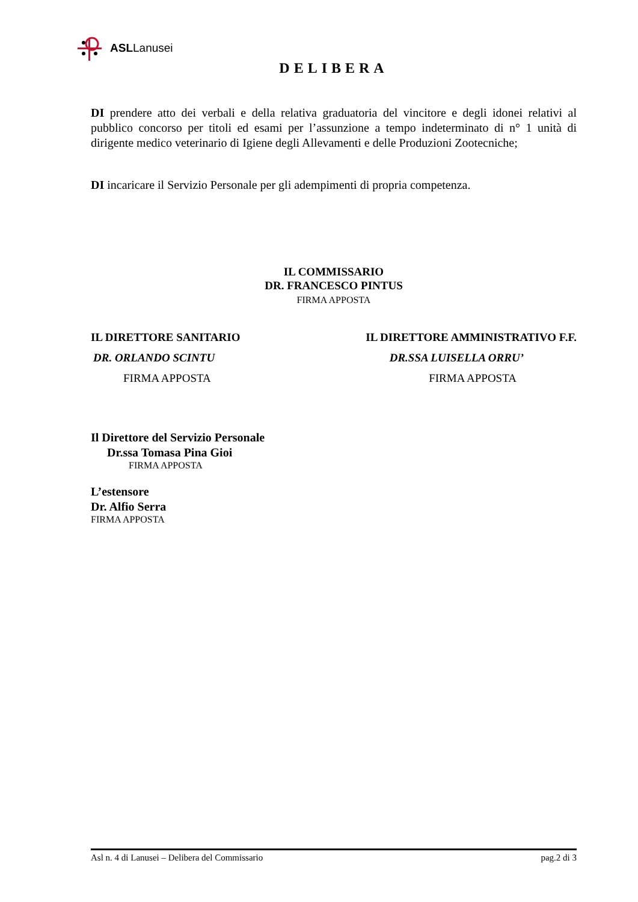ASLLanusei
DELIBERA
DI prendere atto dei verbali e della relativa graduatoria del vincitore e degli idonei relativi al pubblico concorso per titoli ed esami per l’assunzione a tempo indeterminato di n° 1 unità di dirigente medico veterinario di Igiene degli Allevamenti e delle Produzioni Zootecniche;
DI incaricare il Servizio Personale per gli adempimenti di propria competenza.
IL COMMISSARIO
DR. FRANCESCO PINTUS
FIRMA APPOSTA
IL DIRETTORE SANITARIO IL DIRETTORE AMMINISTRATIVO F.F.
DR. ORLANDO SCINTU DR.SSA LUISELLA ORRU’
FIRMA APPOSTA FIRMA APPOSTA
Il Direttore del Servizio Personale
Dr.ssa Tomasa Pina Gioi
FIRMA APPOSTA
L’estensore
Dr. Alfio Serra
FIRMA APPOSTA
Asl n. 4 di Lanusei – Delibera del Commissario pag.2 di 3